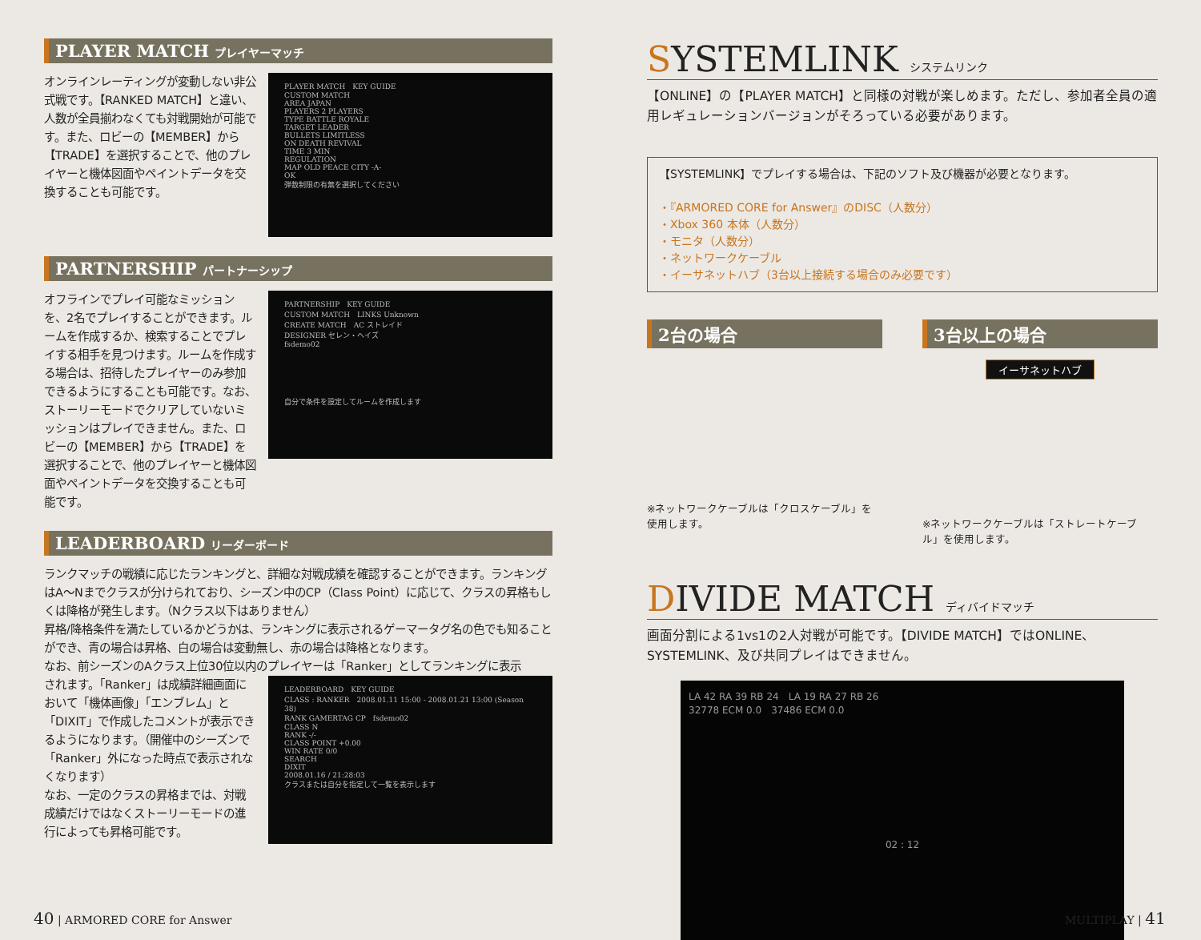PLAYER MATCH プレイヤーマッチ
オンラインレーティングが変動しない非公式戦です。【RANKED MATCH】と違い、人数が全員揃わなくても対戦開始が可能です。また、ロビーの【MEMBER】から【TRADE】を選択することで、他のプレイヤーと機体図面やペイントデータを交換することも可能です。
PLAYER MATCH　KEY GUIDE
CUSTOM MATCH
AREA JAPAN
PLAYERS 2 PLAYERS
TYPE BATTLE ROYALE
TARGET LEADER
BULLETS LIMITLESS
ON DEATH REVIVAL
TIME 3 MIN
REGULATION
MAP OLD PEACE CITY -A-
OK
弾数制限の有無を選択してください
PARTNERSHIP パートナーシップ
オフラインでプレイ可能なミッションを、2名でプレイすることができます。ルームを作成するか、検索することでプレイする相手を見つけます。ルームを作成する場合は、招待したプレイヤーのみ参加できるようにすることも可能です。なお、ストーリーモードでクリアしていないミッションはプレイできません。また、ロビーの【MEMBER】から【TRADE】を選択することで、他のプレイヤーと機体図面やペイントデータを交換することも可能です。
PARTNERSHIP　KEY GUIDE
CUSTOM MATCH　LINKS Unknown
CREATE MATCH　AC ストレイド
DESIGNER セレン・ヘイズ
fsdemo02
自分で条件を設定してルームを作成します
LEADERBOARD リーダーボード
ランクマッチの戦績に応じたランキングと、詳細な対戦成績を確認することができます。ランキングはA～Nまでクラスが分けられており、シーズン中のCP（Class Point）に応じて、クラスの昇格もしくは降格が発生します。（Nクラス以下はありません）
昇格/降格条件を満たしているかどうかは、ランキングに表示されるゲーマータグ名の色でも知ることができ、青の場合は昇格、白の場合は変動無し、赤の場合は降格となります。
なお、前シーズンのAクラス上位30位以内のプレイヤーは「Ranker」としてランキングに表示
されます。「Ranker」は成績詳細画面において「機体画像」「エンブレム」と「DIXIT」で作成したコメントが表示できるようになります。（開催中のシーズンで「Ranker」外になった時点で表示されなくなります）
なお、一定のクラスの昇格までは、対戦成績だけではなくストーリーモードの進行によっても昇格可能です。
LEADERBOARD　KEY GUIDE
CLASS : RANKER　2008.01.11 15:00 - 2008.01.21 13:00 (Season 38)
RANK GAMERTAG CP　fsdemo02
CLASS N
RANK -/-
CLASS POINT +0.00
WIN RATE 0/0
SEARCH
DIXIT
2008.01.16 / 21:28:03
クラスまたは自分を指定して一覧を表示します
SYSTEMLINK システムリンク
【ONLINE】の【PLAYER MATCH】と同様の対戦が楽しめます。ただし、参加者全員の適用レギュレーションバージョンがそろっている必要があります。
【SYSTEMLINK】でプレイする場合は、下記のソフト及び機器が必要となります。
・『ARMORED CORE for Answer』のDISC（人数分）
・Xbox 360 本体（人数分）
・モニタ（人数分）
・ネットワークケーブル
・イーサネットハブ（3台以上接続する場合のみ必要です）
2台の場合
※ネットワークケーブルは「クロスケーブル」を使用します。
3台以上の場合
イーサネットハブ
※ネットワークケーブルは「ストレートケーブル」を使用します。
DIVIDE MATCH ディバイドマッチ
画面分割による1vs1の2人対戦が可能です。【DIVIDE MATCH】ではONLINE、SYSTEMLINK、及び共同プレイはできません。
LA 42 RA 39 RB 24　LA 19 RA 27 RB 26
32778 ECM 0.0　37486 ECM 0.0
02 : 12
40 | ARMORED CORE for Answer MULTIPLAY | 41